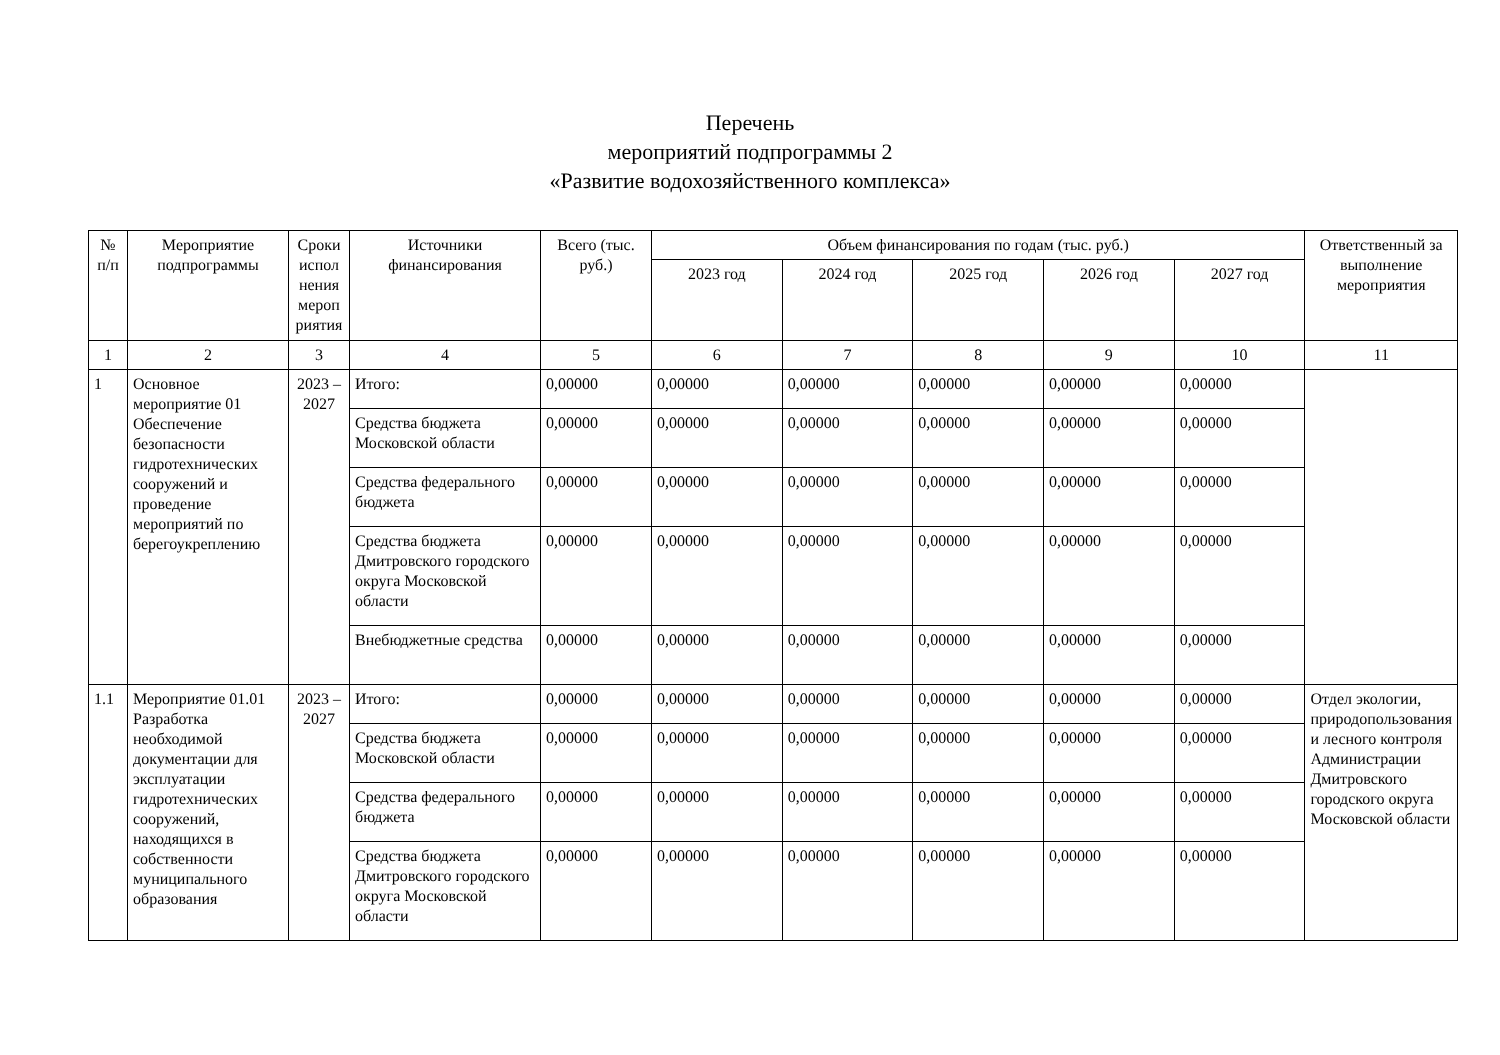Перечень
мероприятий подпрограммы 2
«Развитие водохозяйственного комплекса»
| № п/п | Мероприятие подпрограммы | Сроки испол нения мероп риятия | Источники финансирования | Всего (тыс. руб.) | Объем финансирования по годам (тыс. руб.) | | | | | Ответственный за выполнение мероприятия |
| --- | --- | --- | --- | --- | --- | --- | --- | --- | --- | --- |
| | | | | | 2023 год | 2024 год | 2025 год | 2026 год | 2027 год | |
| 1 | 2 | 3 | 4 | 5 | 6 | 7 | 8 | 9 | 10 | 11 |
| 1 | Основное мероприятие 01 Обеспечение безопасности гидротехнических сооружений и проведение мероприятий по берегоукреплению | 2023 – 2027 | Итого: | 0,00000 | 0,00000 | 0,00000 | 0,00000 | 0,00000 | 0,00000 | |
| | | | Средства бюджета Московской области | 0,00000 | 0,00000 | 0,00000 | 0,00000 | 0,00000 | 0,00000 | |
| | | | Средства федерального бюджета | 0,00000 | 0,00000 | 0,00000 | 0,00000 | 0,00000 | 0,00000 | |
| | | | Средства бюджета Дмитровского городского округа Московской области | 0,00000 | 0,00000 | 0,00000 | 0,00000 | 0,00000 | 0,00000 | |
| | | | Внебюджетные средства | 0,00000 | 0,00000 | 0,00000 | 0,00000 | 0,00000 | 0,00000 | |
| 1.1 | Мероприятие 01.01 Разработка необходимой документации для эксплуатации гидротехнических сооружений, находящихся в собственности муниципального образования | 2023 – 2027 | Итого: | 0,00000 | 0,00000 | 0,00000 | 0,00000 | 0,00000 | 0,00000 | Отдел экологии, природопользования и лесного контроля Администрации Дмитровского городского округа Московской области |
| | | | Средства бюджета Московской области | 0,00000 | 0,00000 | 0,00000 | 0,00000 | 0,00000 | 0,00000 | |
| | | | Средства федерального бюджета | 0,00000 | 0,00000 | 0,00000 | 0,00000 | 0,00000 | 0,00000 | |
| | | | Средства бюджета Дмитровского городского округа Московской области | 0,00000 | 0,00000 | 0,00000 | 0,00000 | 0,00000 | 0,00000 | |